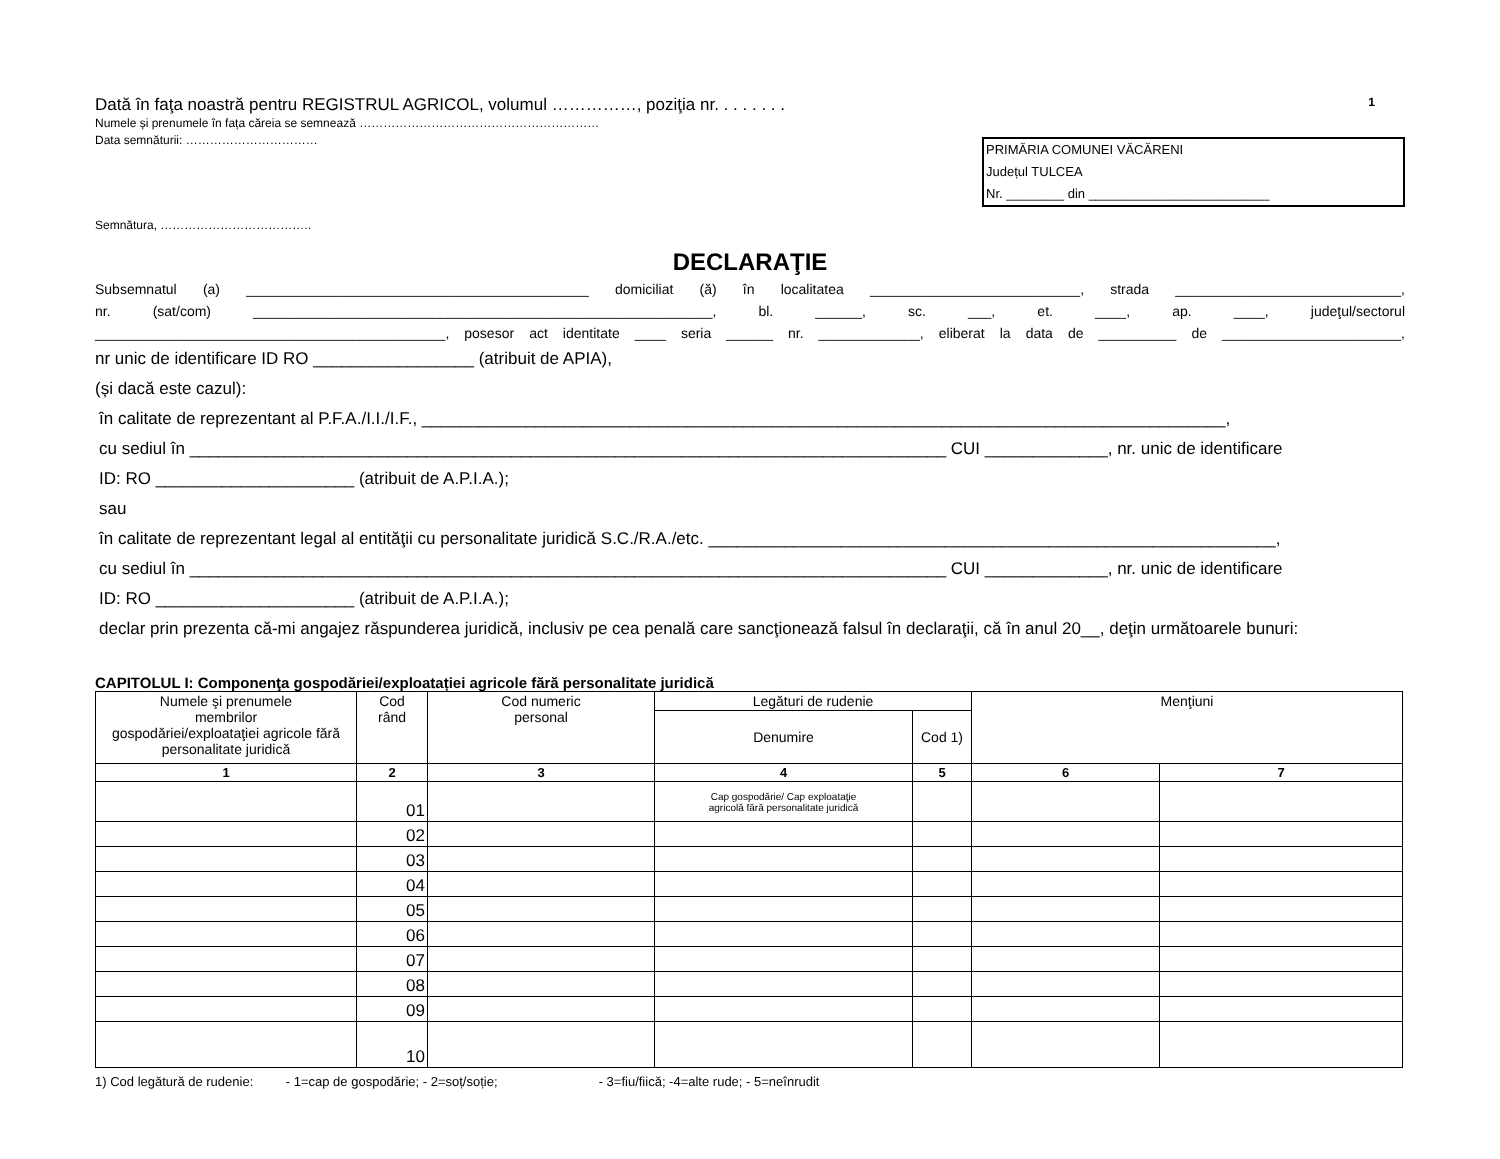Dată în faţa noastră pentru REGISTRUL AGRICOL, volumul ……………, poziţia nr. . . . . . . .
1
Numele și prenumele în fața căreia se semnează ……………………………………………………
Data semnăturii: ……………………………
Semnătura, ………………………………..
PRIMĂRIA COMUNEI VĂCĂRENI
Județul TULCEA
Nr. ________ din _________________________
DECLARAŢIE
Subsemnatul (a) ____________________________________________ domiciliat (ă) în localitatea ___________________________, strada _____________________________,
nr. (sat/com) ___________________________________________________________, bl. ______, sc. ___, et. ____, ap. ____, judeţul/sectorul
_____________________________________________, posesor act identitate ____ seria ______ nr. _____________, eliberat la data de __________ de _______________________,
nr unic de identificare ID RO _________________ (atribuit de APIA),
(și dacă este cazul):
în calitate de reprezentant al P.F.A./I.I./I.F., _____________________________________________________________________________________,
cu sediul în ________________________________________________________________________________ CUI _____________, nr. unic de identificare
ID: RO _____________________ (atribuit de A.P.I.A.);
sau
în calitate de reprezentant legal al entităţii cu personalitate juridică S.C./R.A./etc. ____________________________________________________________,
cu sediul în ________________________________________________________________________________ CUI _____________, nr. unic de identificare
ID: RO _____________________ (atribuit de A.P.I.A.);
declar prin prezenta că-mi angajez răspunderea juridică, inclusiv pe cea penală care sancţionează falsul în declaraţii, că în anul 20__, deţin următoarele bunuri:
CAPITOLUL I: Componenţa gospodăriei/exploatației agricole fără personalitate juridică
| Numele şi prenumele membrilor gospodăriei/exploataţiei agricole fără personalitate juridică | Cod rând | Cod numeric personal | Legături de rudenie | | Menţiuni | |
| --- | --- | --- | --- | --- | --- | --- |
| | | | Denumire | Cod 1) | | |
| 1 | 2 | 3 | 4 | 5 | 6 | 7 |
| | 01 | | Cap gospodărie/ Cap exploataţie agricolă fără personalitate juridică | | | |
| | 02 | | | | | |
| | 03 | | | | | |
| | 04 | | | | | |
| | 05 | | | | | |
| | 06 | | | | | |
| | 07 | | | | | |
| | 08 | | | | | |
| | 09 | | | | | |
| | 10 | | | | | |
1) Cod legătură de rudenie: - 1=cap de gospodărie; - 2=soț/soție; - 3=fiu/fiică; -4=alte rude; - 5=neînrudit